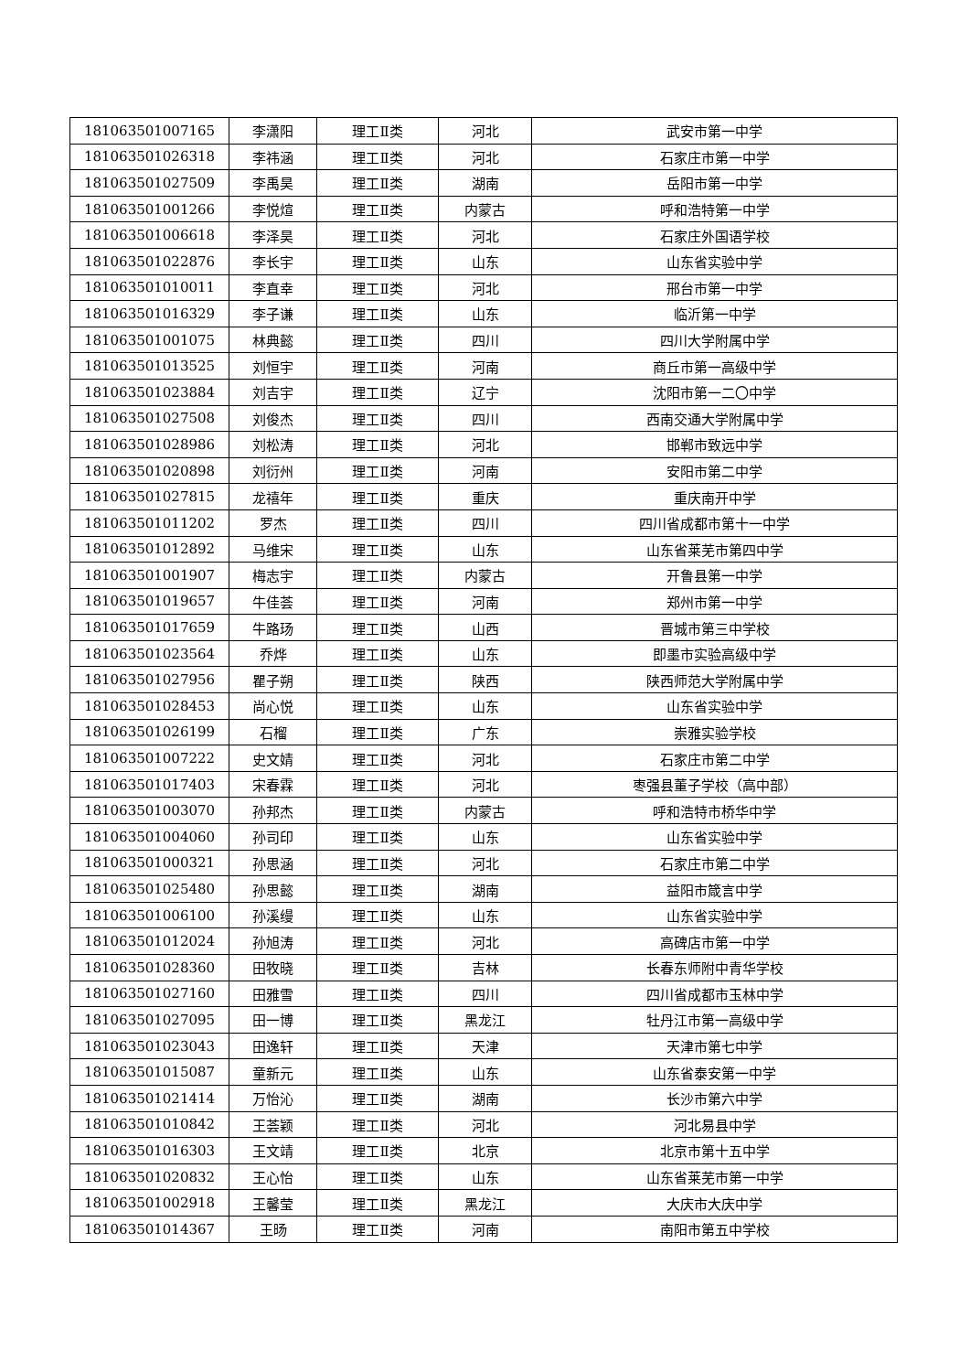| 181063501007165 | 李潇阳 | 理工Ⅱ类 | 河北 | 武安市第一中学 |
| 181063501026318 | 李祎涵 | 理工Ⅱ类 | 河北 | 石家庄市第一中学 |
| 181063501027509 | 李禹昊 | 理工Ⅱ类 | 湖南 | 岳阳市第一中学 |
| 181063501001266 | 李悦煊 | 理工Ⅱ类 | 内蒙古 | 呼和浩特第一中学 |
| 181063501006618 | 李泽昊 | 理工Ⅱ类 | 河北 | 石家庄外国语学校 |
| 181063501022876 | 李长宇 | 理工Ⅱ类 | 山东 | 山东省实验中学 |
| 181063501010011 | 李直幸 | 理工Ⅱ类 | 河北 | 邢台市第一中学 |
| 181063501016329 | 李子谦 | 理工Ⅱ类 | 山东 | 临沂第一中学 |
| 181063501001075 | 林典懿 | 理工Ⅱ类 | 四川 | 四川大学附属中学 |
| 181063501013525 | 刘恒宇 | 理工Ⅱ类 | 河南 | 商丘市第一高级中学 |
| 181063501023884 | 刘吉宇 | 理工Ⅱ类 | 辽宁 | 沈阳市第一二〇中学 |
| 181063501027508 | 刘俊杰 | 理工Ⅱ类 | 四川 | 西南交通大学附属中学 |
| 181063501028986 | 刘松涛 | 理工Ⅱ类 | 河北 | 邯郸市致远中学 |
| 181063501020898 | 刘衍州 | 理工Ⅱ类 | 河南 | 安阳市第二中学 |
| 181063501027815 | 龙禧年 | 理工Ⅱ类 | 重庆 | 重庆南开中学 |
| 181063501011202 | 罗杰 | 理工Ⅱ类 | 四川 | 四川省成都市第十一中学 |
| 181063501012892 | 马维宋 | 理工Ⅱ类 | 山东 | 山东省莱芜市第四中学 |
| 181063501001907 | 梅志宇 | 理工Ⅱ类 | 内蒙古 | 开鲁县第一中学 |
| 181063501019657 | 牛佳荟 | 理工Ⅱ类 | 河南 | 郑州市第一中学 |
| 181063501017659 | 牛路玚 | 理工Ⅱ类 | 山西 | 晋城市第三中学校 |
| 181063501023564 | 乔烨 | 理工Ⅱ类 | 山东 | 即墨市实验高级中学 |
| 181063501027956 | 瞿子朔 | 理工Ⅱ类 | 陕西 | 陕西师范大学附属中学 |
| 181063501028453 | 尚心悦 | 理工Ⅱ类 | 山东 | 山东省实验中学 |
| 181063501026199 | 石榴 | 理工Ⅱ类 | 广东 | 崇雅实验学校 |
| 181063501007222 | 史文婧 | 理工Ⅱ类 | 河北 | 石家庄市第二中学 |
| 181063501017403 | 宋春霖 | 理工Ⅱ类 | 河北 | 枣强县董子学校（高中部） |
| 181063501003070 | 孙邦杰 | 理工Ⅱ类 | 内蒙古 | 呼和浩特市桥华中学 |
| 181063501004060 | 孙司印 | 理工Ⅱ类 | 山东 | 山东省实验中学 |
| 181063501000321 | 孙思涵 | 理工Ⅱ类 | 河北 | 石家庄市第二中学 |
| 181063501025480 | 孙思懿 | 理工Ⅱ类 | 湖南 | 益阳市箴言中学 |
| 181063501006100 | 孙溪缦 | 理工Ⅱ类 | 山东 | 山东省实验中学 |
| 181063501012024 | 孙旭涛 | 理工Ⅱ类 | 河北 | 高碑店市第一中学 |
| 181063501028360 | 田牧晓 | 理工Ⅱ类 | 吉林 | 长春东师附中青华学校 |
| 181063501027160 | 田雅雪 | 理工Ⅱ类 | 四川 | 四川省成都市玉林中学 |
| 181063501027095 | 田一博 | 理工Ⅱ类 | 黑龙江 | 牡丹江市第一高级中学 |
| 181063501023043 | 田逸轩 | 理工Ⅱ类 | 天津 | 天津市第七中学 |
| 181063501015087 | 童新元 | 理工Ⅱ类 | 山东 | 山东省泰安第一中学 |
| 181063501021414 | 万怡沁 | 理工Ⅱ类 | 湖南 | 长沙市第六中学 |
| 181063501010842 | 王荟颖 | 理工Ⅱ类 | 河北 | 河北易县中学 |
| 181063501016303 | 王文靖 | 理工Ⅱ类 | 北京 | 北京市第十五中学 |
| 181063501020832 | 王心怡 | 理工Ⅱ类 | 山东 | 山东省莱芜市第一中学 |
| 181063501002918 | 王馨莹 | 理工Ⅱ类 | 黑龙江 | 大庆市大庆中学 |
| 181063501014367 | 王旸 | 理工Ⅱ类 | 河南 | 南阳市第五中学校 |